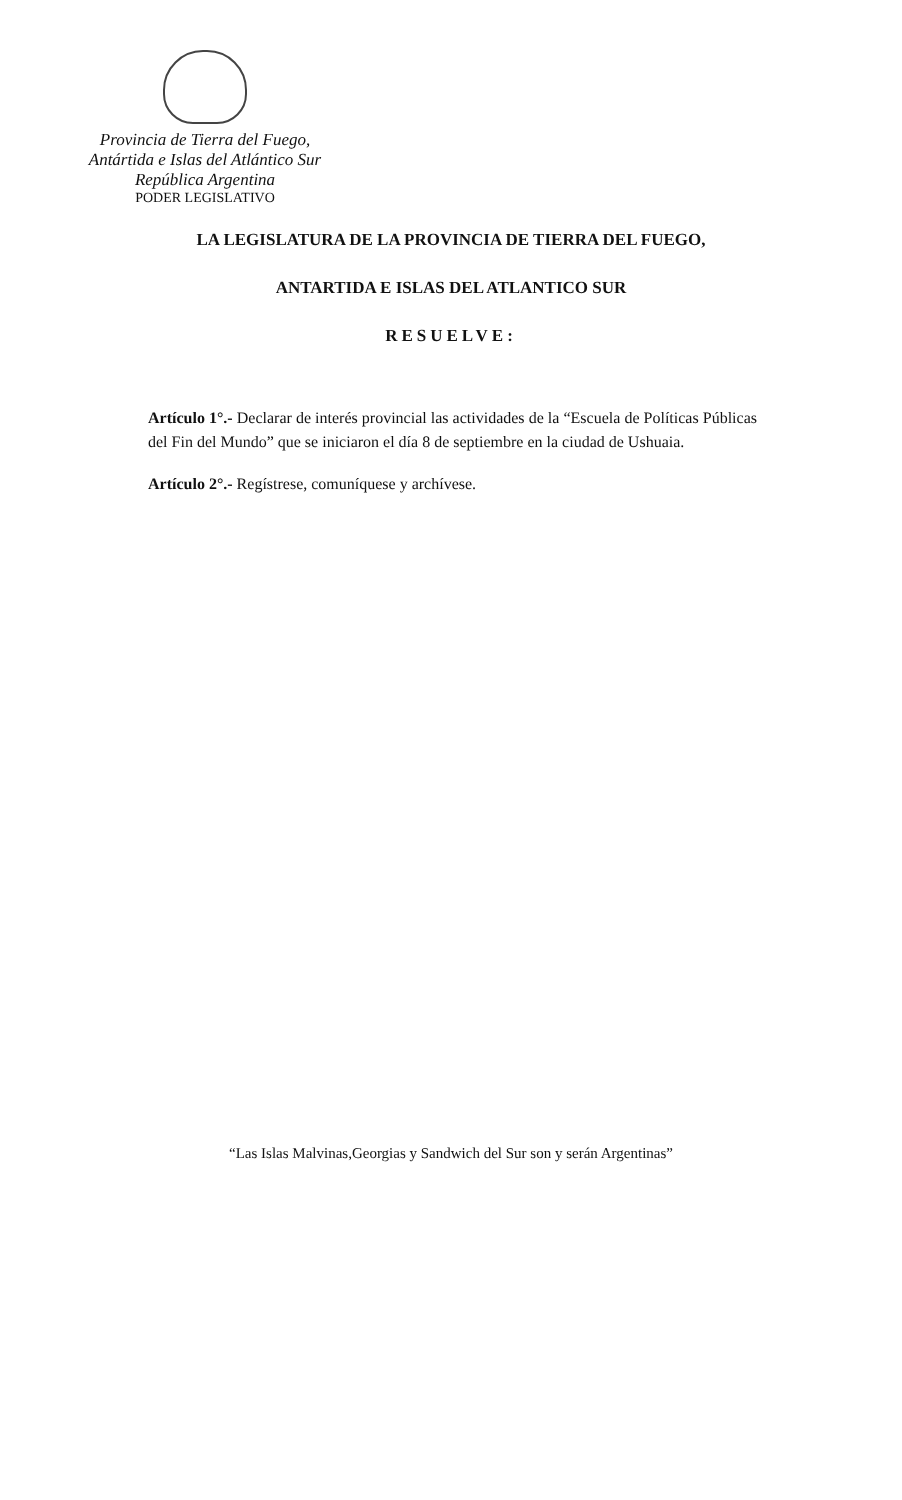Provincia de Tierra del Fuego,
Antártida e Islas del Atlántico Sur
República Argentina
PODER LEGISLATIVO
LA LEGISLATURA DE LA PROVINCIA DE TIERRA DEL FUEGO,
ANTARTIDA E ISLAS DEL ATLANTICO SUR
RESUELVE:
Artículo 1°.- Declarar de interés provincial las actividades de la “Escuela de Políticas Públicas del Fin del Mundo” que se iniciaron el día 8 de septiembre en la ciudad de Ushuaia.
Artículo 2°.- Regístrese, comuníquese y archívese.
“Las Islas Malvinas,Georgias y Sandwich del Sur son y serán Argentinas”